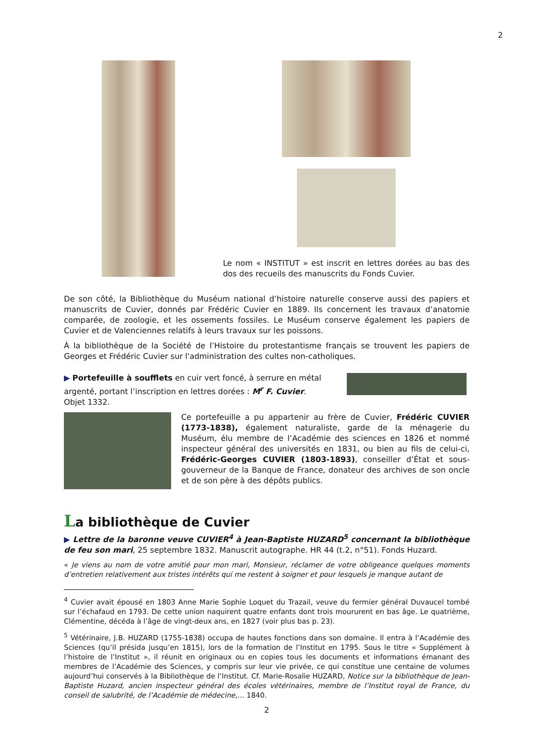2
Le nom « INSTITUT » est inscrit en lettres dorées au bas des dos des recueils des manuscrits du Fonds Cuvier.
De son côté, la Bibliothèque du Muséum national d’histoire naturelle conserve aussi des papiers et manuscrits de Cuvier, donnés par Frédéric Cuvier en 1889. Ils concernent les travaux d’anatomie comparée, de zoologie, et les ossements fossiles. Le Muséum conserve également les papiers de Cuvier et de Valenciennes relatifs à leurs travaux sur les poissons.
À la bibliothèque de la Société de l’Histoire du protestantisme français se trouvent les papiers de Georges et Frédéric Cuvier sur l'administration des cultes non-catholiques.
▶ Portefeuille à soufflets en cuir vert foncé, à serrure en métal argenté, portant l’inscription en lettres dorées : M<sup>r</sup> F. Cuvier.
Objet 1332.
Ce portefeuille a pu appartenir au frère de Cuvier, Frédéric CUVIER (1773-1838), également naturaliste, garde de la ménagerie du Muséum, élu membre de l’Académie des sciences en 1826 et nommé inspecteur général des universités en 1831, ou bien au fils de celui-ci, Frédéric-Georges CUVIER (1803-1893), conseiller d’État et sous-gouverneur de la Banque de France, donateur des archives de son oncle et de son père à des dépôts publics.
La bibliothèque de Cuvier
▶ Lettre de la baronne veuve CUVIER<sup>4</sup> à Jean-Baptiste HUZARD<sup>5</sup> concernant la bibliothèque de feu son mari, 25 septembre 1832. Manuscrit autographe. HR 44 (t.2, n°51). Fonds Huzard.
« Je viens au nom de votre amitié pour mon mari, Monsieur, réclamer de votre obligeance quelques moments d’entretien relativement aux tristes intérêts qui me restent à soigner et pour lesquels je manque autant de
<sup>4</sup> Cuvier avait épousé en 1803 Anne Marie Sophie Loquet du Trazail, veuve du fermier général Duvaucel tombé sur l’échafaud en 1793. De cette union naquirent quatre enfants dont trois moururent en bas âge. Le quatrième, Clémentine, décéda à l’âge de vingt-deux ans, en 1827 (voir plus bas p. 23).
<sup>5</sup> Vétérinaire, J.B. HUZARD (1755-1838) occupa de hautes fonctions dans son domaine. Il entra à l’Académie des Sciences (qu’il présida jusqu’en 1815), lors de la formation de l’Institut en 1795. Sous le titre « Supplément à l’histoire de l’Institut », il réunit en originaux ou en copies tous les documents et informations émanant des membres de l’Académie des Sciences, y compris sur leur vie privée, ce qui constitue une centaine de volumes aujourd’hui conservés à la Bibliothèque de l’Institut. Cf. Marie-Rosalie HUZARD, Notice sur la bibliothèque de Jean-Baptiste Huzard, ancien inspecteur général des écoles vétérinaires, membre de l’Institut royal de France, du conseil de salubrité, de l’Académie de médecine,… 1840.
2